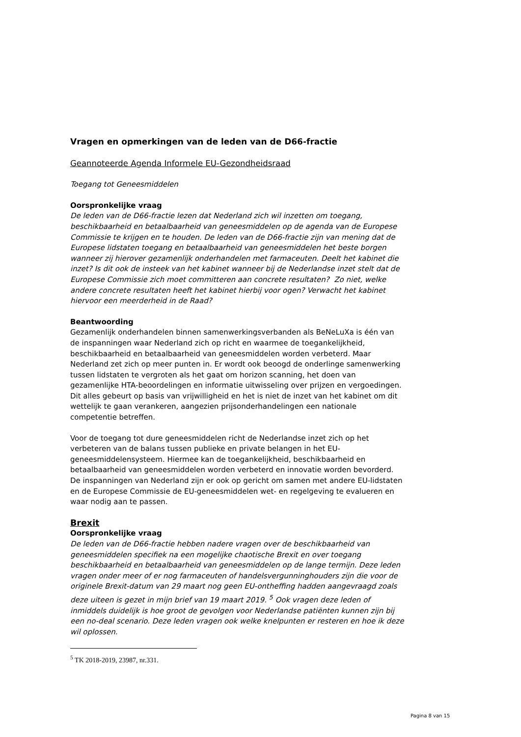Vragen en opmerkingen van de leden van de D66-fractie
Geannoteerde Agenda Informele EU-Gezondheidsraad
Toegang tot Geneesmiddelen
Oorspronkelijke vraag
De leden van de D66-fractie lezen dat Nederland zich wil inzetten om toegang, beschikbaarheid en betaalbaarheid van geneesmiddelen op de agenda van de Europese Commissie te krijgen en te houden. De leden van de D66-fractie zijn van mening dat de Europese lidstaten toegang en betaalbaarheid van geneesmiddelen het beste borgen wanneer zij hierover gezamenlijk onderhandelen met farmaceuten. Deelt het kabinet die inzet? Is dit ook de insteek van het kabinet wanneer bij de Nederlandse inzet stelt dat de Europese Commissie zich moet committeren aan concrete resultaten? Zo niet, welke andere concrete resultaten heeft het kabinet hierbij voor ogen? Verwacht het kabinet hiervoor een meerderheid in de Raad?
Beantwoording
Gezamenlijk onderhandelen binnen samenwerkingsverbanden als BeNeLuXa is één van de inspanningen waar Nederland zich op richt en waarmee de toegankelijkheid, beschikbaarheid en betaalbaarheid van geneesmiddelen worden verbeterd. Maar Nederland zet zich op meer punten in. Er wordt ook beoogd de onderlinge samenwerking tussen lidstaten te vergroten als het gaat om horizon scanning, het doen van gezamenlijke HTA-beoordelingen en informatie uitwisseling over prijzen en vergoedingen. Dit alles gebeurt op basis van vrijwilligheid en het is niet de inzet van het kabinet om dit wettelijk te gaan verankeren, aangezien prijsonderhandelingen een nationale competentie betreffen.
Voor de toegang tot dure geneesmiddelen richt de Nederlandse inzet zich op het verbeteren van de balans tussen publieke en private belangen in het EU-geneesmiddelensysteem. Hiermee kan de toegankelijkheid, beschikbaarheid en betaalbaarheid van geneesmiddelen worden verbeterd en innovatie worden bevorderd. De inspanningen van Nederland zijn er ook op gericht om samen met andere EU-lidstaten en de Europese Commissie de EU-geneesmiddelen wet- en regelgeving te evalueren en waar nodig aan te passen.
Brexit
Oorspronkelijke vraag
De leden van de D66-fractie hebben nadere vragen over de beschikbaarheid van geneesmiddelen specifiek na een mogelijke chaotische Brexit en over toegang beschikbaarheid en betaalbaarheid van geneesmiddelen op de lange termijn. Deze leden vragen onder meer of er nog farmaceuten of handelsvergunninghouders zijn die voor de originele Brexit-datum van 29 maart nog geen EU-ontheffing hadden aangevraagd zoals deze uiteen is gezet in mijn brief van 19 maart 2019. <sup>5</sup> Ook vragen deze leden of inmiddels duidelijk is hoe groot de gevolgen voor Nederlandse patiënten kunnen zijn bij een no-deal scenario. Deze leden vragen ook welke knelpunten er resteren en hoe ik deze wil oplossen.
<sup>5</sup> TK 2018-2019, 23987, nr.331.
Pagina 8 van 15